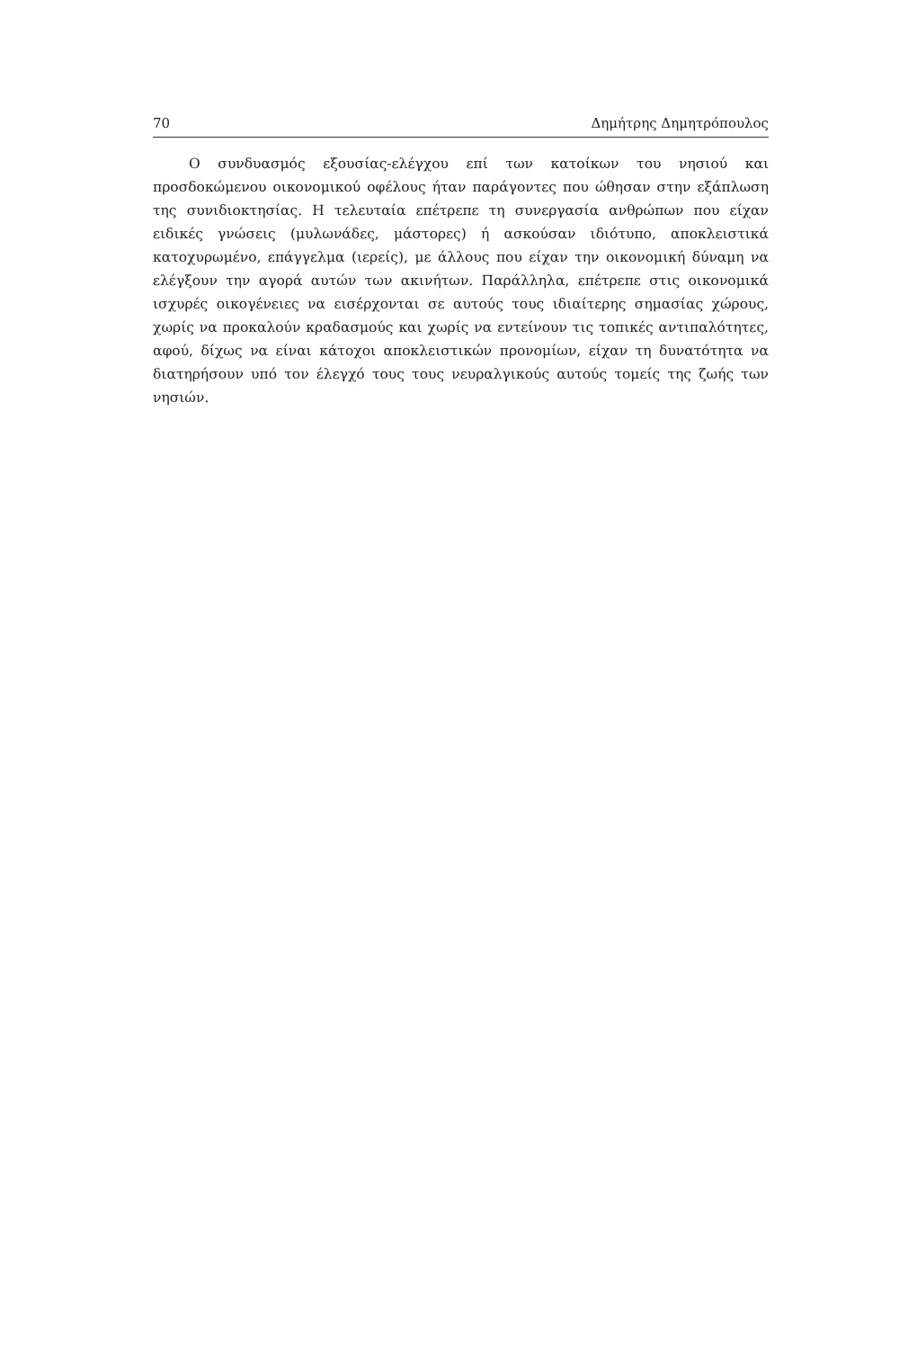70 Δημήτρης Δημητρόπουλος
Ο συνδυασμός εξουσίας-ελέγχου επί των κατοίκων του νησιού και προσδοκώμενου οικονομικού οφέλους ήταν παράγοντες που ώθησαν στην εξάπλωση της συνιδιοκτησίας. Η τελευταία επέτρεπε τη συνεργασία ανθρώπων που είχαν ειδικές γνώσεις (μυλωνάδες, μάστορες) ή ασκούσαν ιδιότυπο, αποκλειστικά κατοχυρωμένο, επάγγελμα (ιερείς), με άλλους που είχαν την οικονομική δύναμη να ελέγξουν την αγορά αυτών των ακινήτων. Παράλληλα, επέτρεπε στις οικονομικά ισχυρές οικογένειες να εισέρχονται σε αυτούς τους ιδιαίτερης σημασίας χώρους, χωρίς να προκαλούν κραδασμούς και χωρίς να εντείνουν τις τοπικές αντιπαλότητες, αφού, δίχως να είναι κάτοχοι αποκλειστικών προνομίων, είχαν τη δυνατότητα να διατηρήσουν υπό τον έλεγχό τους τους νευραλγικούς αυτούς τομείς της ζωής των νησιών.